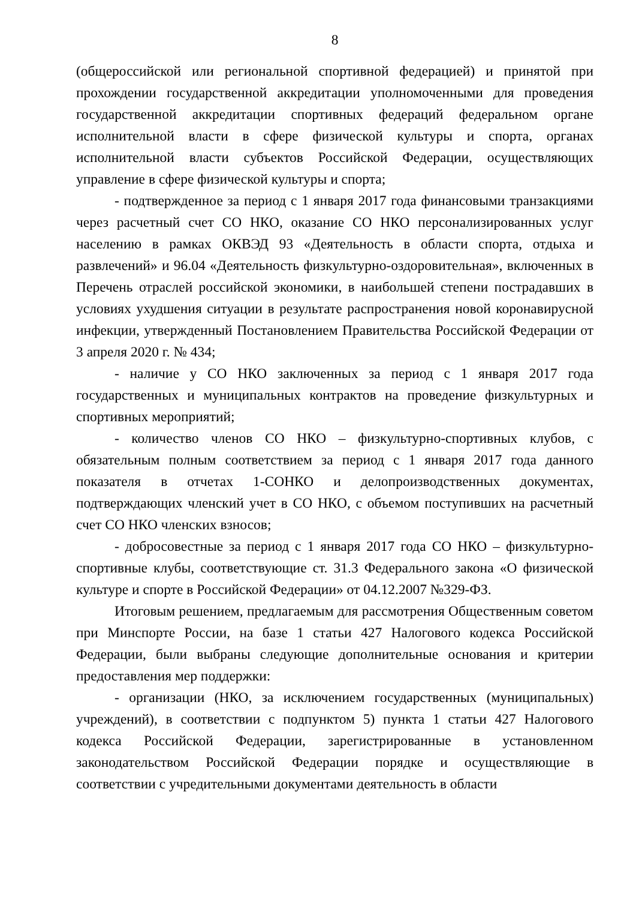8
(общероссийской или региональной спортивной федерацией) и принятой при прохождении государственной аккредитации уполномоченными для проведения государственной аккредитации спортивных федераций федеральном органе исполнительной власти в сфере физической культуры и спорта, органах исполнительной власти субъектов Российской Федерации, осуществляющих управление в сфере физической культуры и спорта;
- подтвержденное за период с 1 января 2017 года финансовыми транзакциями через расчетный счет СО НКО, оказание СО НКО персонализированных услуг населению в рамках ОКВЭД 93 «Деятельность в области спорта, отдыха и развлечений» и 96.04 «Деятельность физкультурно-оздоровительная», включенных в Перечень отраслей российской экономики, в наибольшей степени пострадавших в условиях ухудшения ситуации в результате распространения новой коронавирусной инфекции, утвержденный Постановлением Правительства Российской Федерации от 3 апреля 2020 г. № 434;
- наличие у СО НКО заключенных за период с 1 января 2017 года государственных и муниципальных контрактов на проведение физкультурных и спортивных мероприятий;
- количество членов СО НКО – физкультурно-спортивных клубов, с обязательным полным соответствием за период с 1 января 2017 года данного показателя в отчетах 1-СОНКО и делопроизводственных документах, подтверждающих членский учет в СО НКО, с объемом поступивших на расчетный счет СО НКО членских взносов;
- добросовестные за период с 1 января 2017 года СО НКО – физкультурно-спортивные клубы, соответствующие ст. 31.3 Федерального закона «О физической культуре и спорте в Российской Федерации» от 04.12.2007 №329-ФЗ.
Итоговым решением, предлагаемым для рассмотрения Общественным советом при Минспорте России, на базе 1 статьи 427 Налогового кодекса Российской Федерации, были выбраны следующие дополнительные основания и критерии предоставления мер поддержки:
- организации (НКО, за исключением государственных (муниципальных) учреждений), в соответствии с подпунктом 5) пункта 1 статьи 427 Налогового кодекса Российской Федерации, зарегистрированные в установленном законодательством Российской Федерации порядке и осуществляющие в соответствии с учредительными документами деятельность в области